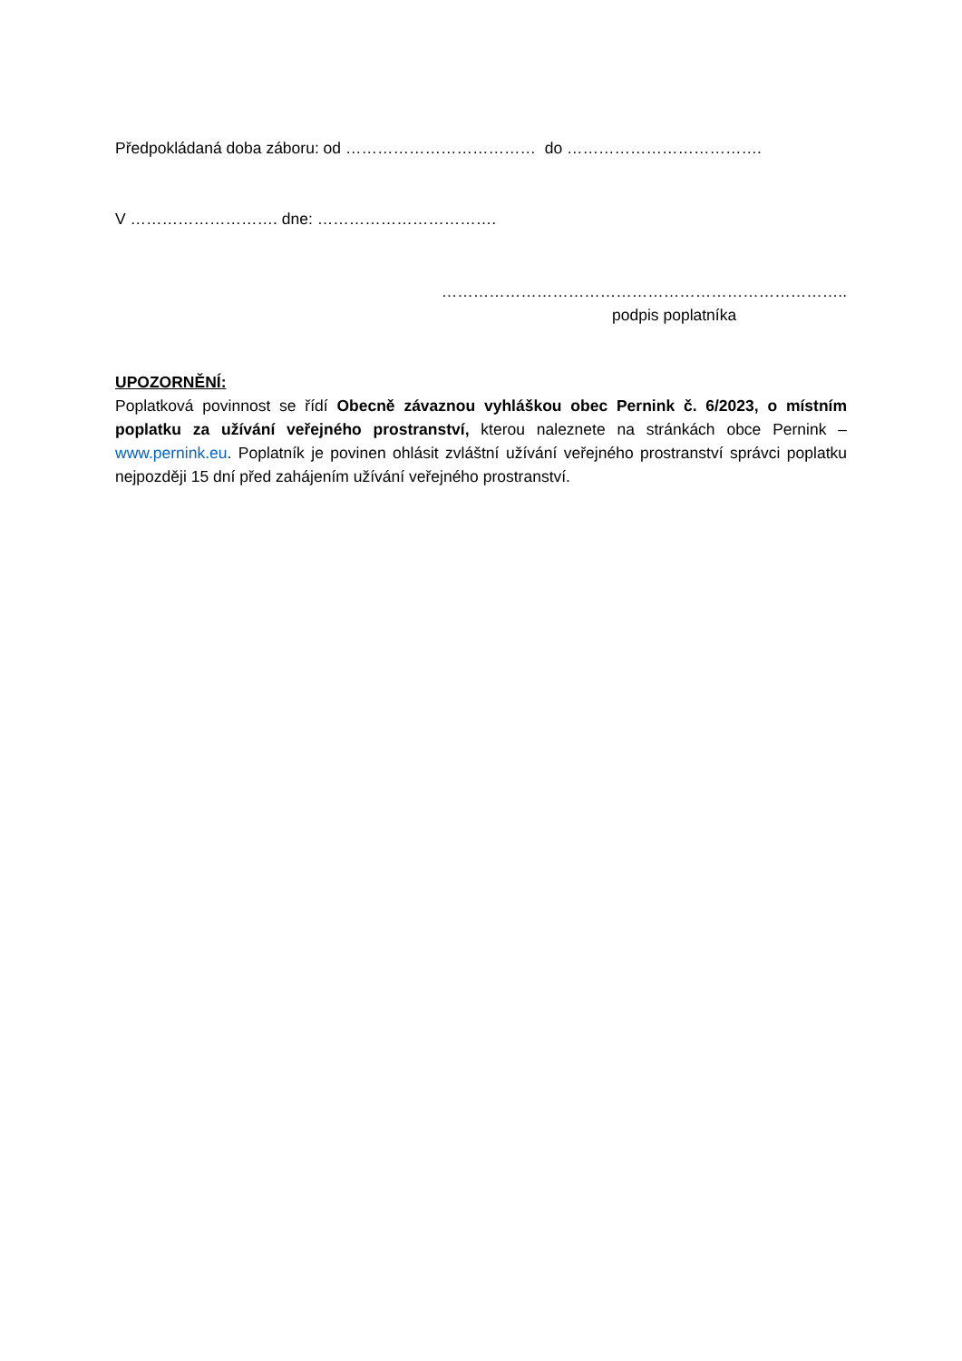Předpokládaná doba záboru: od ……………………………… do ……………………………….
V ………………………. dne: …………………………….
…………………………………………………………………..
podpis poplatníka
UPOZORNĚNÍ:
Poplatková povinnost se řídí Obecně závaznou vyhláškou obec Pernink č. 6/2023, o místním poplatku za užívání veřejného prostranství, kterou naleznete na stránkách obce Pernink – www.pernink.eu. Poplatník je povinen ohlásit zvláštní užívání veřejného prostranství správci poplatku nejpozději 15 dní před zahájením užívání veřejného prostranství.